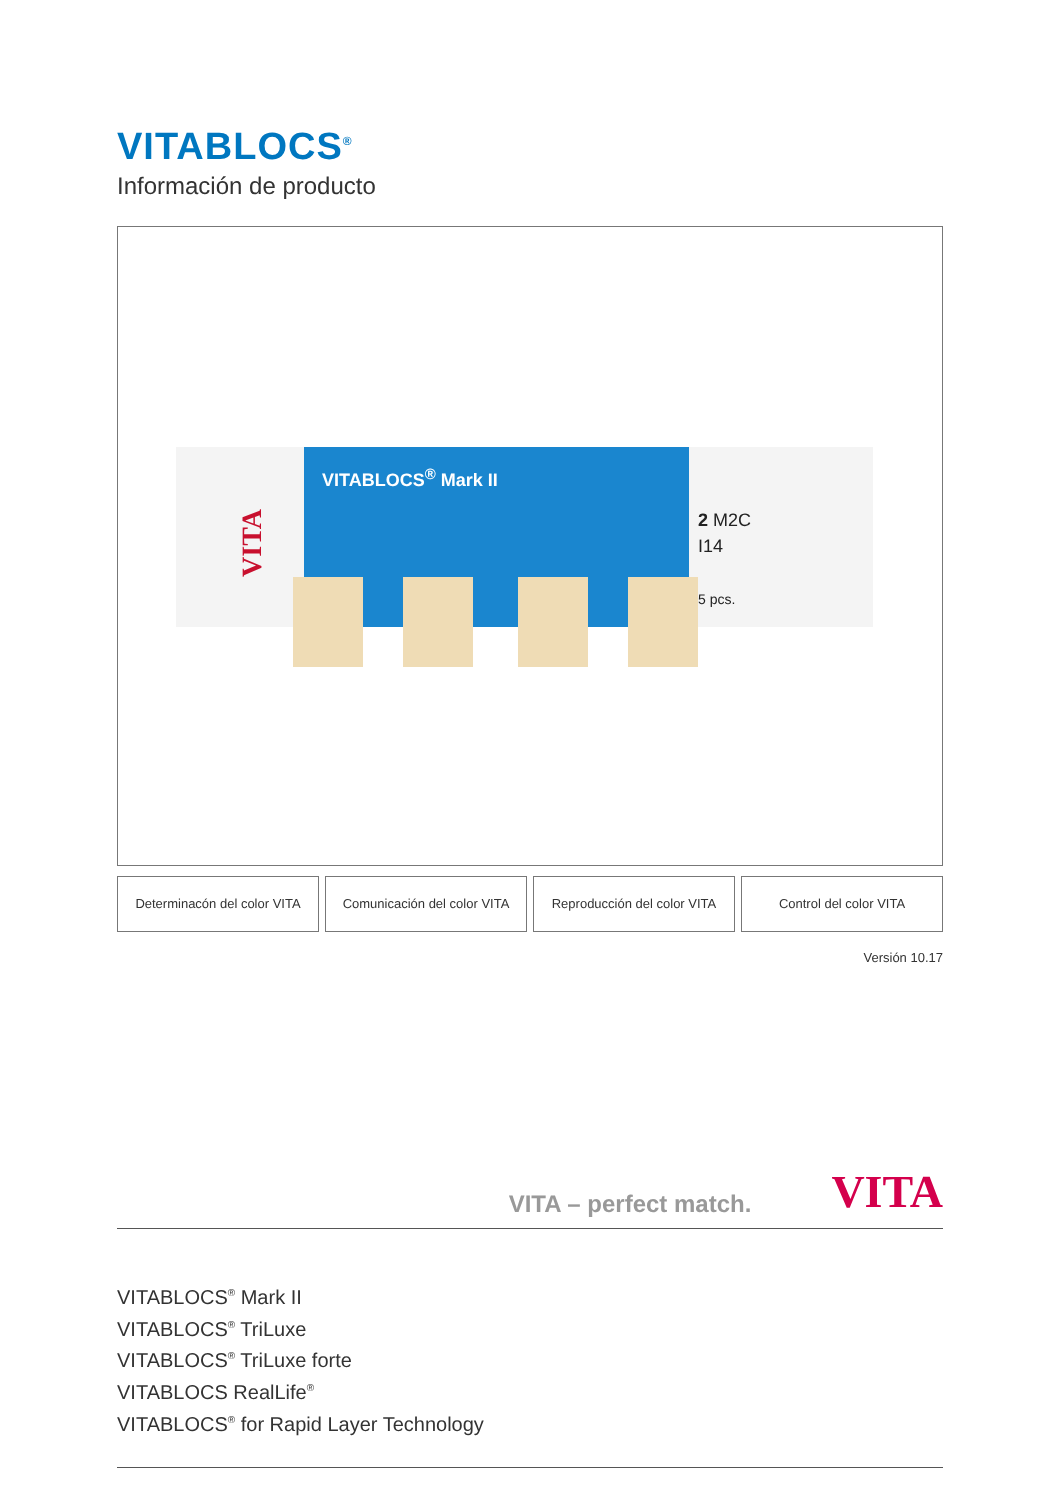VITABLOCS<sup>®</sup>
Información de producto
VITABLOCS<sup>®</sup> Mark II
VITA
2 M2C
I14
5 pcs.
Determinacón del color VITA Comunicación del color VITA Reproducción del color VITA Control del color VITA
Versión 10.17
VITA – perfect match. VITA
VITABLOCS<sup>®</sup> Mark II
VITABLOCS<sup>®</sup> TriLuxe
VITABLOCS<sup>®</sup> TriLuxe forte
VITABLOCS RealLife<sup>®</sup>
VITABLOCS<sup>®</sup> for Rapid Layer Technology